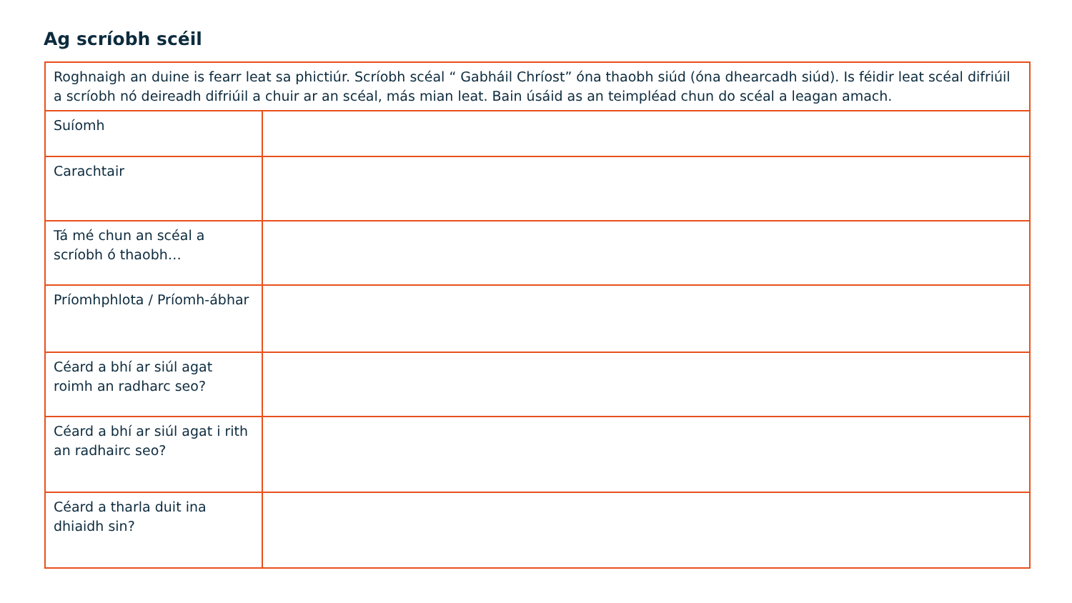Ag scríobh scéil
| Roghnaigh an duine is fearr leat sa phictiúr. Scríobh scéal “ Gabháil Chríost” óna thaobh siúd (óna dhearcadh siúd). Is féidir leat scéal difriúil a scríobh nó deireadh difriúil a chuir ar an scéal, más mian leat. Bain úsáid as an teimpléad chun do scéal a leagan amach. | |
| Suíomh | |
| Carachtair | |
| Tá mé chun an scéal a scríobh ó thaobh… | |
| Príomhphlota / Príomh-ábhar | |
| Céard a bhí ar siúl agat roimh an radharc seo? | |
| Céard a bhí ar siúl agat i rith an radhairc seo? | |
| Céard a tharla duit ina dhiaidh sin? | |